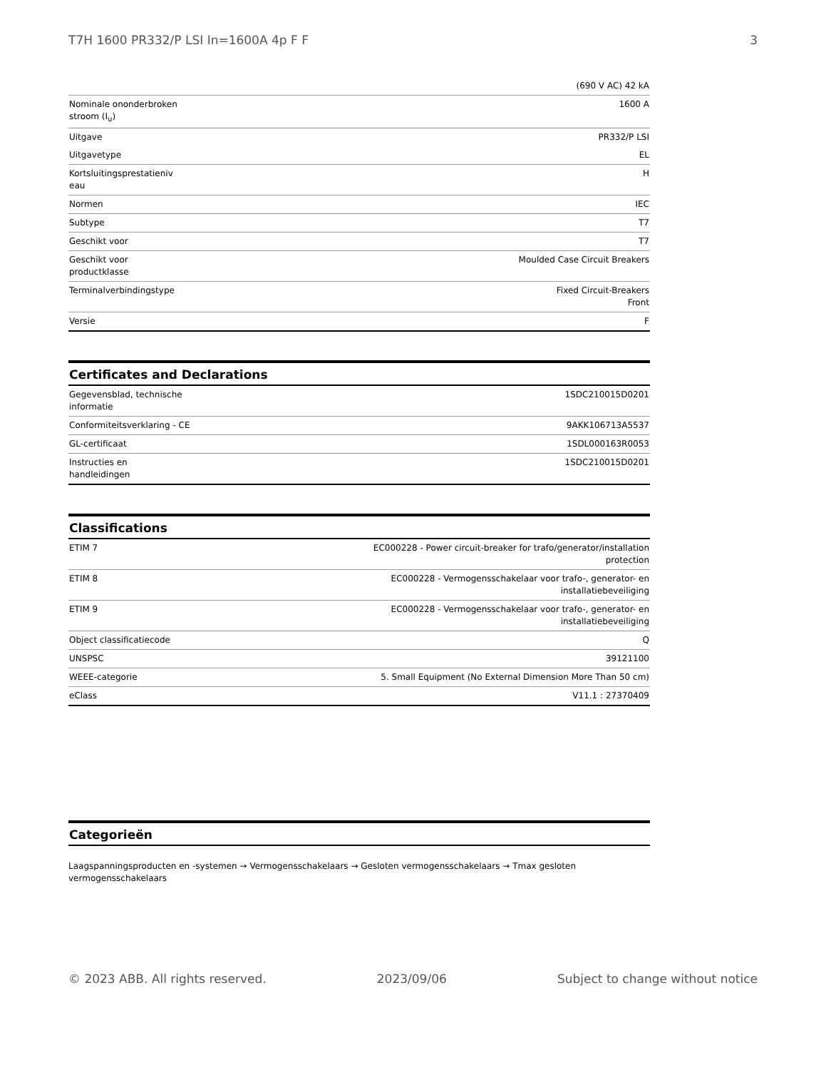T7H 1600 PR332/P LSI In=1600A 4p F F 3
| | (690 V AC) 42 kA |
| Nominale ononderbroken stroom (I<sub>u</sub>) | 1600 A |
| Uitgave | PR332/P LSI |
| Uitgavetype | EL |
| Kortsluitingsprestatieniv eau | H |
| Normen | IEC |
| Subtype | T7 |
| Geschikt voor | T7 |
| Geschikt voor productklasse | Moulded Case Circuit Breakers |
| Terminalverbindingstype | Fixed Circuit-Breakers Front |
| Versie | F |
Certificates and Declarations
| Gegevensblad, technische informatie | 1SDC210015D0201 |
| Conformiteitsverklaring - CE | 9AKK106713A5537 |
| GL-certificaat | 1SDL000163R0053 |
| Instructies en handleidingen | 1SDC210015D0201 |
Classifications
| ETIM 7 | EC000228 - Power circuit-breaker for trafo/generator/installation protection |
| ETIM 8 | EC000228 - Vermogensschakelaar voor trafo-, generator- en installatiebeveiliging |
| ETIM 9 | EC000228 - Vermogensschakelaar voor trafo-, generator- en installatiebeveiliging |
| Object classificatiecode | Q |
| UNSPSC | 39121100 |
| WEEE-categorie | 5. Small Equipment (No External Dimension More Than 50 cm) |
| eClass | V11.1 : 27370409 |
Categorieën
Laagspanningsproducten en -systemen → Vermogensschakelaars → Gesloten vermogensschakelaars → Tmax gesloten vermogensschakelaars
© 2023 ABB. All rights reserved. 2023/09/06 Subject to change without notice